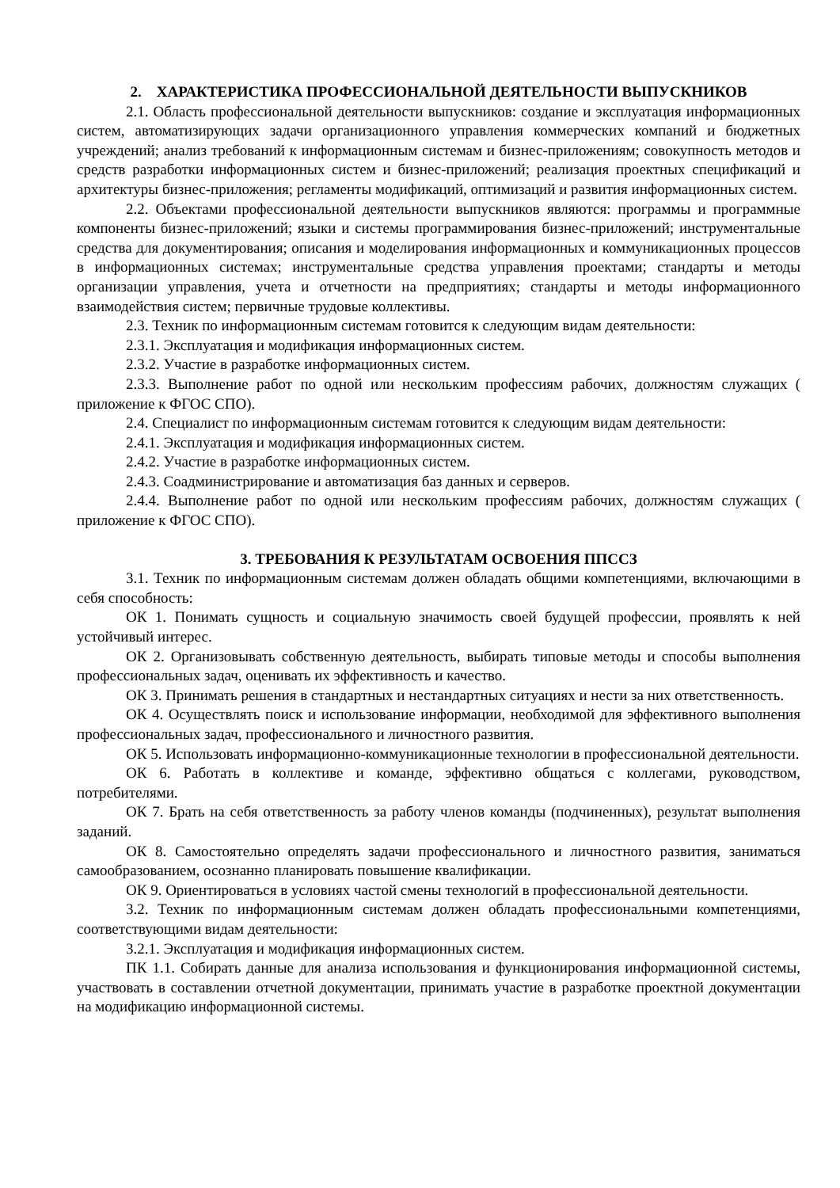2. ХАРАКТЕРИСТИКА ПРОФЕССИОНАЛЬНОЙ ДЕЯТЕЛЬНОСТИ ВЫПУСКНИКОВ
2.1. Область профессиональной деятельности выпускников: создание и эксплуатация информационных систем, автоматизирующих задачи организационного управления коммерческих компаний и бюджетных учреждений; анализ требований к информационным системам и бизнес-приложениям; совокупность методов и средств разработки информационных систем и бизнес-приложений; реализация проектных спецификаций и архитектуры бизнес-приложения; регламенты модификаций, оптимизаций и развития информационных систем.
2.2. Объектами профессиональной деятельности выпускников являются: программы и программные компоненты бизнес-приложений; языки и системы программирования бизнес-приложений; инструментальные средства для документирования; описания и моделирования информационных и коммуникационных процессов в информационных системах; инструментальные средства управления проектами; стандарты и методы организации управления, учета и отчетности на предприятиях; стандарты и методы информационного взаимодействия систем; первичные трудовые коллективы.
2.3. Техник по информационным системам готовится к следующим видам деятельности:
2.3.1. Эксплуатация и модификация информационных систем.
2.3.2. Участие в разработке информационных систем.
2.3.3. Выполнение работ по одной или нескольким профессиям рабочих, должностям служащих ( приложение к ФГОС СПО).
2.4. Специалист по информационным системам готовится к следующим видам деятельности:
2.4.1. Эксплуатация и модификация информационных систем.
2.4.2. Участие в разработке информационных систем.
2.4.3. Соадминистрирование и автоматизация баз данных и серверов.
2.4.4. Выполнение работ по одной или нескольким профессиям рабочих, должностям служащих ( приложение к ФГОС СПО).
3. ТРЕБОВАНИЯ К РЕЗУЛЬТАТАМ ОСВОЕНИЯ ППССЗ
3.1. Техник по информационным системам должен обладать общими компетенциями, включающими в себя способность:
ОК 1. Понимать сущность и социальную значимость своей будущей профессии, проявлять к ней устойчивый интерес.
ОК 2. Организовывать собственную деятельность, выбирать типовые методы и способы выполнения профессиональных задач, оценивать их эффективность и качество.
ОК 3. Принимать решения в стандартных и нестандартных ситуациях и нести за них ответственность.
ОК 4. Осуществлять поиск и использование информации, необходимой для эффективного выполнения профессиональных задач, профессионального и личностного развития.
ОК 5. Использовать информационно-коммуникационные технологии в профессиональной деятельности.
ОК 6. Работать в коллективе и команде, эффективно общаться с коллегами, руководством, потребителями.
ОК 7. Брать на себя ответственность за работу членов команды (подчиненных), результат выполнения заданий.
ОК 8. Самостоятельно определять задачи профессионального и личностного развития, заниматься самообразованием, осознанно планировать повышение квалификации.
ОК 9. Ориентироваться в условиях частой смены технологий в профессиональной деятельности.
3.2. Техник по информационным системам должен обладать профессиональными компетенциями, соответствующими видам деятельности:
3.2.1. Эксплуатация и модификация информационных систем.
ПК 1.1. Собирать данные для анализа использования и функционирования информационной системы, участвовать в составлении отчетной документации, принимать участие в разработке проектной документации на модификацию информационной системы.